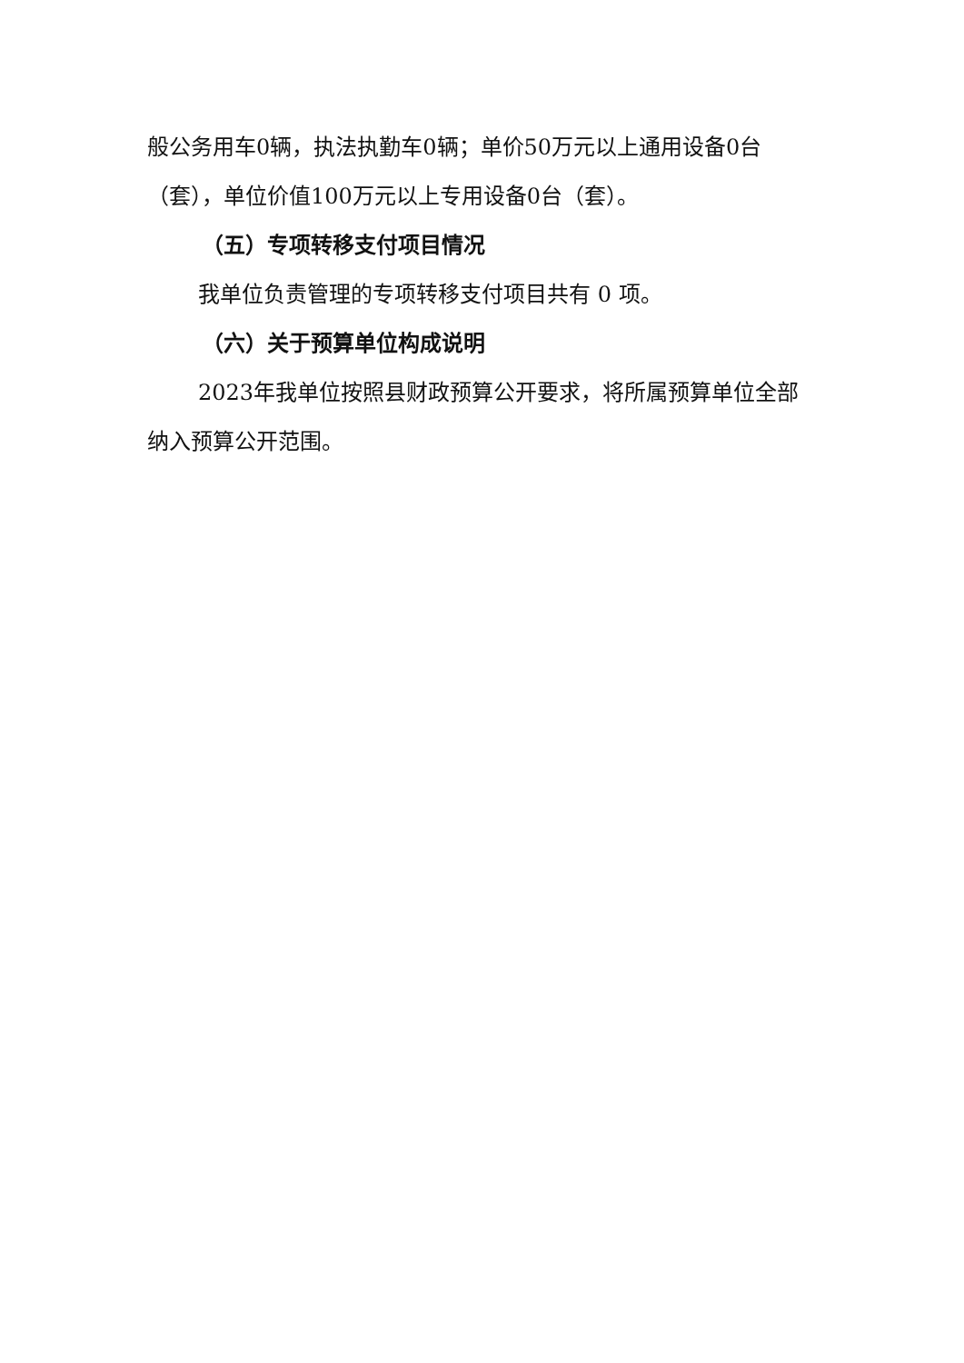般公务用车0辆，执法执勤车0辆；单价50万元以上通用设备0台（套），单位价值100万元以上专用设备0台（套）。
（五）专项转移支付项目情况
我单位负责管理的专项转移支付项目共有 0 项。
（六）关于预算单位构成说明
2023年我单位按照县财政预算公开要求，将所属预算单位全部纳入预算公开范围。